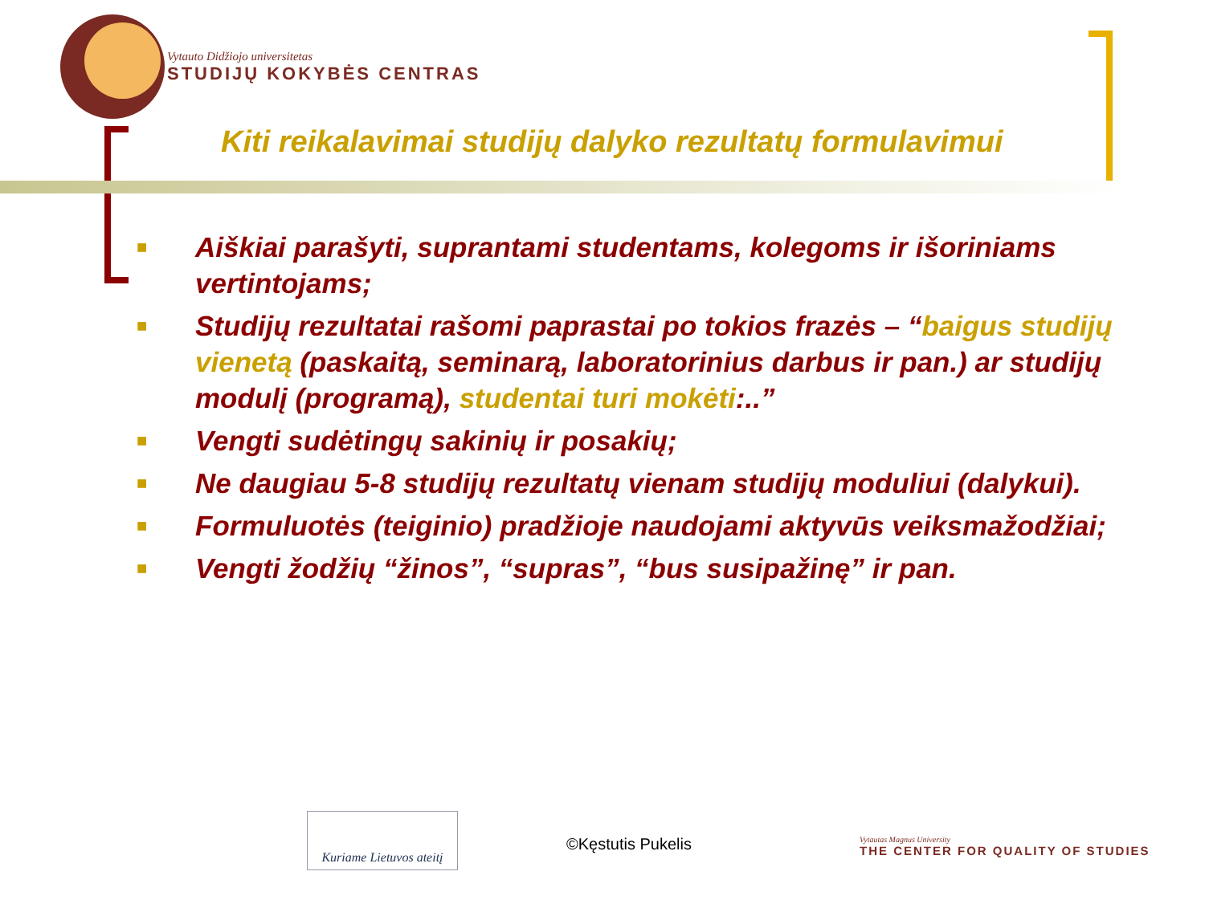Vytauto Didžiojo universitetas
STUDIJŲ KOKYBĖS CENTRAS
Kiti reikalavimai studijų dalyko rezultatų formulavimui
■ Aiškiai parašyti, suprantami studentams, kolegoms ir išoriniams vertintojams;
■ Studijų rezultatai rašomi paprastai po tokios frazės – “baigus studijų vienetą (paskaitą, seminarą, laboratorinius darbus ir pan.) ar studijų modulį (programą), studentai turi mokėti:..”
■ Vengti sudėtingų sakinių ir posakių;
■ Ne daugiau 5-8 studijų rezultatų vienam studijų moduliui (dalykui).
■ Formuluotės (teiginio) pradžioje naudojami aktyvūs veiksmažodžiai;
■ Vengti žodžių “žinos”, “supras”, “bus susipažinę” ir pan.
Kuriame Lietuvos ateitį
©Kęstutis Pukelis
Vytautas Magnus University
THE CENTER FOR QUALITY OF STUDIES